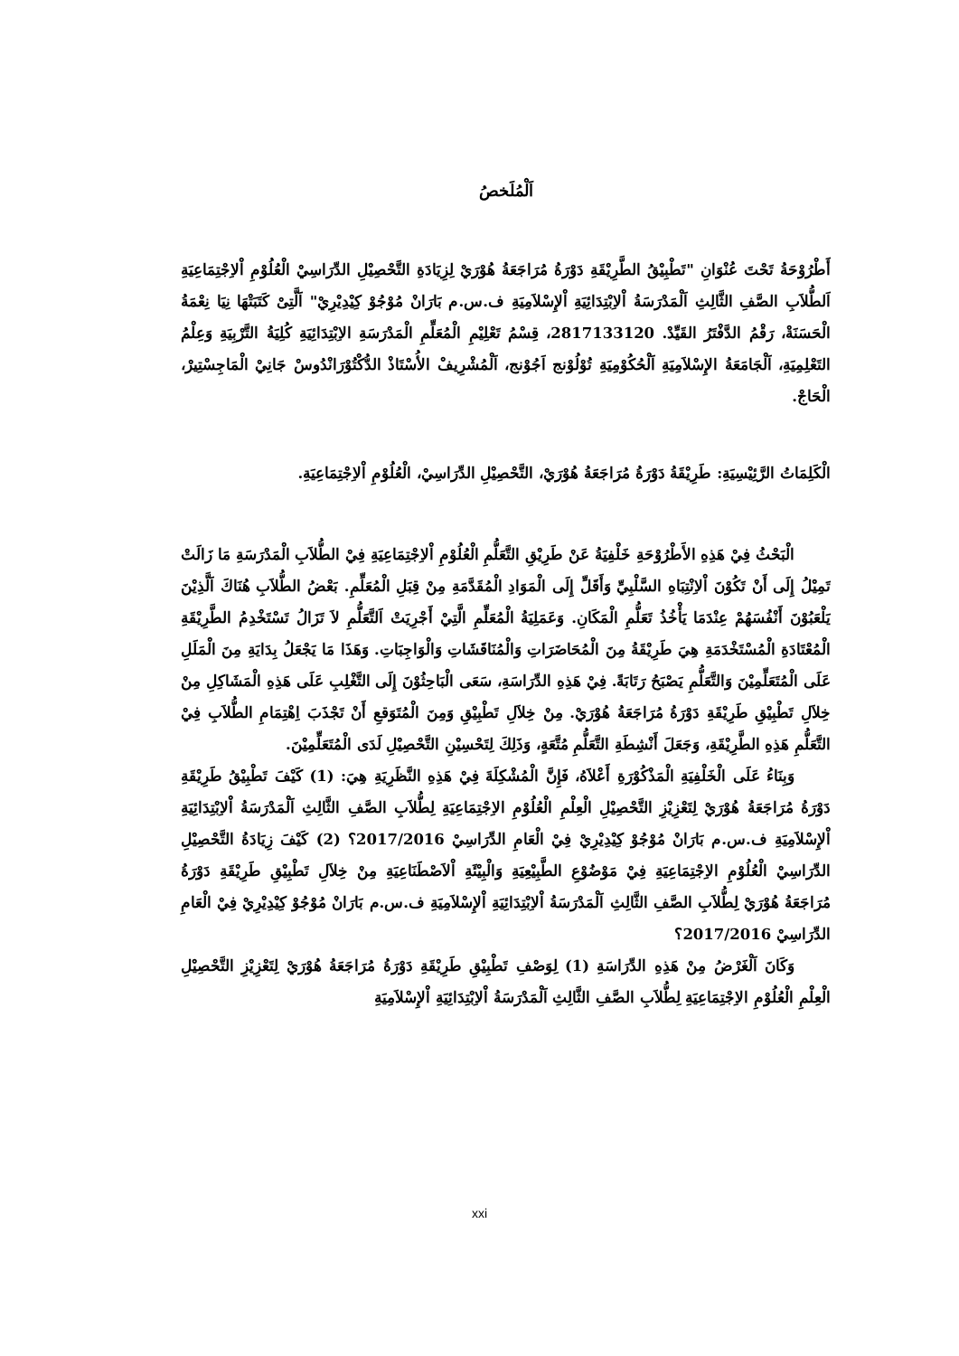اَلْمُلَخصُ
أَطْرُوْحَةُ تَحْتَ عُنْوَانِ "تَطْبِيْقُ الطَّرِيْقَةِ دَوْرَةُ مُرَاجَعَةُ هُوْرَيْ لِزِيَادَةِ التَّحْصِيْلِ الدِّرَاسِيْ الْعُلُوْمِ اْلاِجْتِمَاعِيَةِ اَلطُّلاَبِ الصَّفِ الثَّالِثِ اَلْمَدْرَسَةُ اْلاِبْتِدَائِيَةِ اْلإِسْلاَمِيَةِ ف.س.م بَارَانْ مُوْجُوْ كِيْدِيْرِيْ" اَلَّتِىْ كَتَبَتْهَا نِيَا نِعْمَةُ الْحَسَنَةْ، رَقْمُ الدَّفْتَرُ القَيِّدْ. 2817133120، قِسْمُ تَعْلِيْمِ الْمُعَلِّمِ الْمَدْرَسَةِ الاِبْتِدَائِيَةِ كُلِيَةُ التَّرْبِيَةِ وَعِلْمُ التَعْلِمِيَةِ، اَلْجَامَعَةُ الإِسْلاَمِيَةِ اَلْحُكُوْمِيَةِ تُوْلُوْنج اَجُوْنج، اَلْمُشْرِيفْ الأُسْتَاذْ الدُّكْتُوْرَانْدُوسْ جَانِيْ الْمَاجِسْتِيرْ، الْحَاجْ.
الْكَلِمَاتُ الرَّئِيْسِيَةِ: طَرِيْقَةُ دَوْرَةُ مُرَاجَعَةُ هُوْرَيْ، التَّحْصِيْلِ الدِّرَاسِيْ، الْعُلُوْمِ اْلاِجْتِمَاعِيَةِ.
الْبَحْثُ فِيْ هَذِهِ الأَطْرُوْحَةِ خَلْفِيَةُ عَنْ طَرِيْقِ التَّعَلُّمِ الْعُلُوْمِ اْلاِجْتِمَاعِيَةِ فِيْ الطُّلاَبِ الْمَدْرَسَةِ مَا زَالَتْ تَمِيْلُ إِلَى أَنْ تَكُوْنَ اْلاِنْتِبَاهِ السَّلْبِيِّ وَأَقَلِّ إِلَى الْمَوَادِ الْمُقَدَّمَةِ مِنْ قِبَلِ الْمُعَلِّمِ. بَعْضُ الطُّلاَبِ هُنَاكَ اَلَّذِيْنَ يَلْعَبُوْنَ أَنْفُسَهُمْ عِنْدَمَا يَأْخُذُ تَعَلُّمِ الْمَكَانِ. وَعَمَلِيَةُ الْمُعَلِّمِ الَّتِيْ أَجْرِيَتْ اَلتَّعَلُّمِ لاَ تَزَالُ تَسْتَخْدِمُ الطَّرِيْقَةِ الْمُعْتَادَةِ الْمُسْتَخْدَمَةِ هِيَ طَرِيْقَةُ مِنَ الْمُحَاضَرَاتِ وَالْمُنَاقَشَاتِ وَالْوَاجِبَاتِ. وَهَذَا مَا يَجْعَلُ بِدَايَةِ مِنَ الْمَلَلِ عَلَى الْمُتَعَلِّمِيْنَ وَالتَّعَلُّمِ يَصْبَحُ رَتَابَةً. فِيْ هَذِهِ الدِّرَاسَةِ، سَعَى الْبَاحِثُوْنَ إِلَى التَّغْلِبِ عَلَى هَذِهِ الْمَشَاكِلِ مِنْ خِلاَلِ تَطْبِيْقِ طَرِيْقَةِ دَوْرَةُ مُرَاجَعَةُ هُوْرَيْ. مِنْ خِلاَلِ تَطْبِيْقِ وَمِنَ الْمُتَوَقعِ أَنْ تَجْذَبَ اِهْتِمَامِ الطُّلاَبِ فِيْ التَّعَلُّمِ هَذِهِ الطَّرِيْقَةِ، وَجَعَلَ أَنْشِطَةِ التَّعَلُّمِ مُتَّعَةٍ، وَذَلِكَ لِتَحْسِيْنِ التَّحْصِيْلِ لَدَى الْمُتَعَلِّمِيْنَ.
وَبِنَاءُ عَلَى الْخَلْفِيَةِ الْمَذْكُوْرَةِ أَعْلاَهُ، فَإِنَّ الْمُشْكِلَةَ فِيْ هَذِهِ النَّظَرِيَةِ هِيَ: (1) كَيْفَ تَطْبِيْقُ طَرِيْقَةِ دَوْرَةُ مُرَاجَعَةُ هُوْرَيْ لِتَعْزِيْزِ التَّحْصِيْلِ الْعِلْمِ الْعُلُوْمِ الاِجْتِمَاعِيَةِ لِطُّلاَبِ الصَّفِ الثَّالِثِ اَلْمَدْرَسَةُ اْلاِبْتِدَائِيَةِ اْلإِسْلاَمِيَةِ ف.س.م بَارَانْ مُوْجُوْ كِيْدِيْرِيْ فِيْ الْعَامِ الدِّرَاسِيْ 2017/2016؟ (2) كَيْفَ زِيَادَةُ التَّحْصِيْلِ الدِّرَاسِيْ الْعُلُوْمِ الاِجْتِمَاعِيَةِ فِيْ مَوْضُوْعِ الطَّبِيْعِيَةِ وَالْبِيْئَةِ اْلاَصْطَنَاعِيَةِ مِنْ خِلاَلِ تَطْبِيْقِ طَرِيْقَةِ دَوْرَةُ مُرَاجَعَةُ هُوْرَيْ لِطُّلاَبِ الصَّفِ الثَّالِثِ اَلْمَدْرَسَةُ اْلاِبْتِدَائِيَةِ اْلإِسْلاَمِيَةِ ف.س.م بَارَانْ مُوْجُوْ كِيْدِيْرِيْ فِيْ الْعَامِ الدِّرَاسِيْ 2017/2016؟
وَكَانَ اَلْغَرْضُ مِنْ هَذِهِ الدِّرَاسَةِ (1) لِوَصْفِ تَطْبِيْقِ طَرِيْقَةِ دَوْرَةُ مُرَاجَعَةُ هُوْرَيْ لِتَعْزِيْزِ التَّحْصِيْلِ الْعِلْمِ الْعُلُوْمِ الاِجْتِمَاعِيَةِ لِطُّلاَبِ الصَّفِ الثَّالِثِ اَلْمَدْرَسَةُ اْلاِبْتِدَائِيَةِ اْلإِسْلاَمِيَةِ
xxi